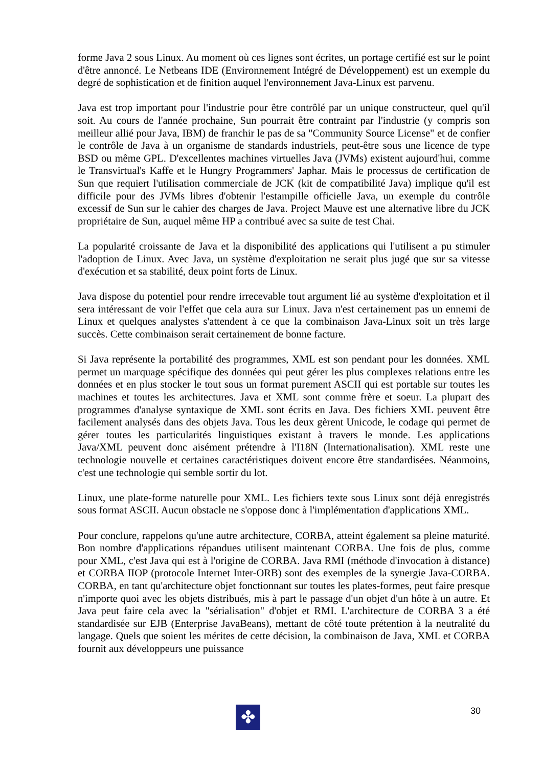forme Java 2 sous Linux. Au moment où ces lignes sont écrites, un portage certifié est sur le point d'être annoncé. Le Netbeans IDE (Environnement Intégré de Développement) est un exemple du degré de sophistication et de finition auquel l'environnement Java-Linux est parvenu.
Java est trop important pour l'industrie pour être contrôlé par un unique constructeur, quel qu'il soit. Au cours de l'année prochaine, Sun pourrait être contraint par l'industrie (y compris son meilleur allié pour Java, IBM) de franchir le pas de sa "Community Source License" et de confier le contrôle de Java à un organisme de standards industriels, peut-être sous une licence de type BSD ou même GPL. D'excellentes machines virtuelles Java (JVMs) existent aujourd'hui, comme le Transvirtual's Kaffe et le Hungry Programmers' Japhar. Mais le processus de certification de Sun que requiert l'utilisation commerciale de JCK (kit de compatibilité Java) implique qu'il est difficile pour des JVMs libres d'obtenir l'estampille officielle Java, un exemple du contrôle excessif de Sun sur le cahier des charges de Java. Project Mauve est une alternative libre du JCK propriétaire de Sun, auquel même HP a contribué avec sa suite de test Chai.
La popularité croissante de Java et la disponibilité des applications qui l'utilisent a pu stimuler l'adoption de Linux. Avec Java, un système d'exploitation ne serait plus jugé que sur sa vitesse d'exécution et sa stabilité, deux point forts de Linux.
Java dispose du potentiel pour rendre irrecevable tout argument lié au système d'exploitation et il sera intéressant de voir l'effet que cela aura sur Linux. Java n'est certainement pas un ennemi de Linux et quelques analystes s'attendent à ce que la combinaison Java-Linux soit un très large succès. Cette combinaison serait certainement de bonne facture.
Si Java représente la portabilité des programmes, XML est son pendant pour les données. XML permet un marquage spécifique des données qui peut gérer les plus complexes relations entre les données et en plus stocker le tout sous un format purement ASCII qui est portable sur toutes les machines et toutes les architectures. Java et XML sont comme frère et soeur. La plupart des programmes d'analyse syntaxique de XML sont écrits en Java. Des fichiers XML peuvent être facilement analysés dans des objets Java. Tous les deux gèrent Unicode, le codage qui permet de gérer toutes les particularités linguistiques existant à travers le monde. Les applications Java/XML peuvent donc aisément prétendre à l'I18N (Internationalisation). XML reste une technologie nouvelle et certaines caractéristiques doivent encore être standardisées. Néanmoins, c'est une technologie qui semble sortir du lot.
Linux, une plate-forme naturelle pour XML. Les fichiers texte sous Linux sont déjà enregistrés sous format ASCII. Aucun obstacle ne s'oppose donc à l'implémentation d'applications XML.
Pour conclure, rappelons qu'une autre architecture, CORBA, atteint également sa pleine maturité. Bon nombre d'applications répandues utilisent maintenant CORBA. Une fois de plus, comme pour XML, c'est Java qui est à l'origine de CORBA. Java RMI (méthode d'invocation à distance) et CORBA IIOP (protocole Internet Inter-ORB) sont des exemples de la synergie Java-CORBA. CORBA, en tant qu'architecture objet fonctionnant sur toutes les plates-formes, peut faire presque n'importe quoi avec les objets distribués, mis à part le passage d'un objet d'un hôte à un autre. Et Java peut faire cela avec la "sérialisation" d'objet et RMI. L'architecture de CORBA 3 a été standardisée sur EJB (Enterprise JavaBeans), mettant de côté toute prétention à la neutralité du langage. Quels que soient les mérites de cette décision, la combinaison de Java, XML et CORBA fournit aux développeurs une puissance
30
✤